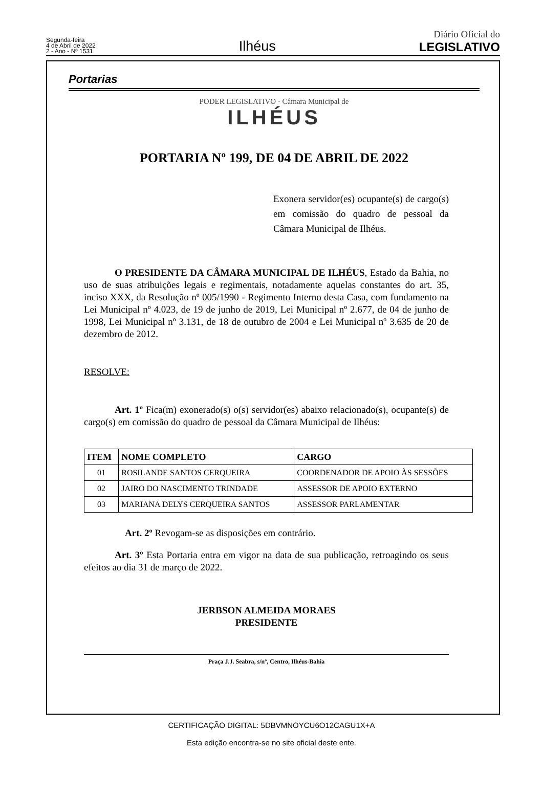Segunda-feira
4 de Abril de 2022
2 - Ano - Nº 1531
Ilhéus
Diário Oficial do
LEGISLATIVO
Portarias
PODER LEGISLATIVO · Câmara Municipal de
ILHÉUS
PORTARIA Nº 199, DE 04 DE ABRIL DE 2022
Exonera servidor(es) ocupante(s) de cargo(s) em comissão do quadro de pessoal da Câmara Municipal de Ilhéus.
O PRESIDENTE DA CÂMARA MUNICIPAL DE ILHÉUS, Estado da Bahia, no uso de suas atribuições legais e regimentais, notadamente aquelas constantes do art. 35, inciso XXX, da Resolução nº 005/1990 - Regimento Interno desta Casa, com fundamento na Lei Municipal nº 4.023, de 19 de junho de 2019, Lei Municipal nº 2.677, de 04 de junho de 1998, Lei Municipal nº 3.131, de 18 de outubro de 2004 e Lei Municipal nº 3.635 de 20 de dezembro de 2012.
RESOLVE:
Art. 1º Fica(m) exonerado(s) o(s) servidor(es) abaixo relacionado(s), ocupante(s) de cargo(s) em comissão do quadro de pessoal da Câmara Municipal de Ilhéus:
| ITEM | NOME COMPLETO | CARGO |
| --- | --- | --- |
| 01 | ROSILANDE SANTOS CERQUEIRA | COORDENADOR DE APOIO ÀS SESSÕES |
| 02 | JAIRO DO NASCIMENTO TRINDADE | ASSESSOR DE APOIO EXTERNO |
| 03 | MARIANA DELYS CERQUEIRA SANTOS | ASSESSOR PARLAMENTAR |
Art. 2º Revogam-se as disposições em contrário.
Art. 3º Esta Portaria entra em vigor na data de sua publicação, retroagindo os seus efeitos ao dia 31 de março de 2022.
JERBSON ALMEIDA MORAES
PRESIDENTE
Praça J.J. Seabra, s/nº, Centro, Ilhéus-Bahia
CERTIFICAÇÃO DIGITAL: 5DBVMNOYCU6O12CAGU1X+A
Esta edição encontra-se no site oficial deste ente.